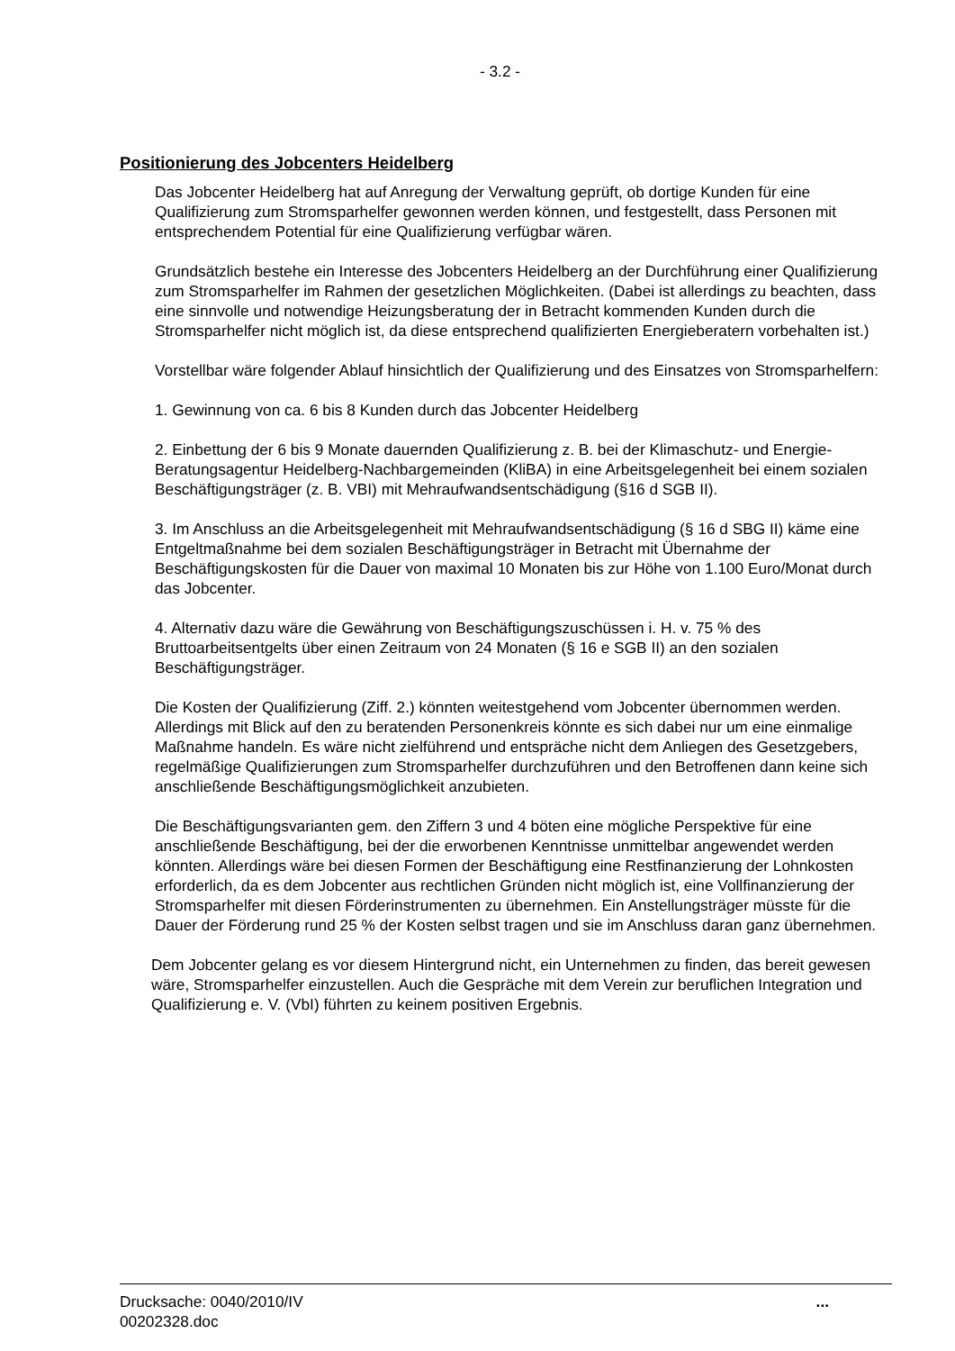- 3.2 -
Positionierung des Jobcenters Heidelberg
Das Jobcenter Heidelberg hat auf Anregung der Verwaltung geprüft, ob dortige Kunden für eine Qualifizierung zum Stromsparhelfer gewonnen werden können, und festgestellt, dass Personen mit entsprechendem Potential für eine Qualifizierung verfügbar wären.
Grundsätzlich bestehe ein Interesse des Jobcenters Heidelberg an der Durchführung einer Qualifizierung zum Stromsparhelfer im Rahmen der gesetzlichen Möglichkeiten. (Dabei ist allerdings zu beachten, dass eine sinnvolle und notwendige Heizungsberatung der in Betracht kommenden Kunden durch die Stromsparhelfer nicht möglich ist, da diese entsprechend qualifizierten Energieberatern vorbehalten ist.)
Vorstellbar wäre folgender Ablauf hinsichtlich der Qualifizierung und des Einsatzes von Stromsparhelfern:
1. Gewinnung von ca. 6 bis 8 Kunden durch das Jobcenter Heidelberg
2. Einbettung der 6 bis 9 Monate dauernden Qualifizierung z. B. bei der Klimaschutz- und Energie-Beratungsagentur Heidelberg-Nachbargemeinden (KliBA) in eine Arbeitsgelegenheit bei einem sozialen Beschäftigungsträger (z. B. VBI) mit Mehraufwandsentschädigung (§16 d SGB II).
3. Im Anschluss an die Arbeitsgelegenheit mit Mehraufwandsentschädigung (§ 16 d SBG II) käme eine Entgeltmaßnahme bei dem sozialen Beschäftigungsträger in Betracht mit Übernahme der Beschäftigungskosten für die Dauer von maximal 10 Monaten bis zur Höhe von 1.100 Euro/Monat durch das Jobcenter.
4. Alternativ dazu wäre die Gewährung von Beschäftigungszuschüssen i. H. v. 75 % des Bruttoarbeitsentgelts über einen Zeitraum von 24 Monaten (§ 16 e SGB II) an den sozialen Beschäftigungsträger.
Die Kosten der Qualifizierung (Ziff. 2.) könnten weitestgehend vom Jobcenter übernommen werden. Allerdings mit Blick auf den zu beratenden Personenkreis könnte es sich dabei nur um eine einmalige Maßnahme handeln. Es wäre nicht zielführend und entspräche nicht dem Anliegen des Gesetzgebers, regelmäßige Qualifizierungen zum Stromsparhelfer durchzuführen und den Betroffenen dann keine sich anschließende Beschäftigungsmöglichkeit anzubieten.
Die Beschäftigungsvarianten gem. den Ziffern 3 und 4 böten eine mögliche Perspektive für eine anschließende Beschäftigung, bei der die erworbenen Kenntnisse unmittelbar angewendet werden könnten. Allerdings wäre bei diesen Formen der Beschäftigung eine Restfinanzierung der Lohnkosten erforderlich, da es dem Jobcenter aus rechtlichen Gründen nicht möglich ist, eine Vollfinanzierung der Stromsparhelfer mit diesen Förderinstrumenten zu übernehmen. Ein Anstellungsträger müsste für die Dauer der Förderung rund 25 % der Kosten selbst tragen und sie im Anschluss daran ganz übernehmen.
Dem Jobcenter gelang es vor diesem Hintergrund nicht, ein Unternehmen zu finden, das bereit gewesen wäre, Stromsparhelfer einzustellen. Auch die Gespräche mit dem Verein zur beruflichen Integration und Qualifizierung e. V. (VbI) führten zu keinem positiven Ergebnis.
Drucksache: 0040/2010/IV
00202328.doc
...